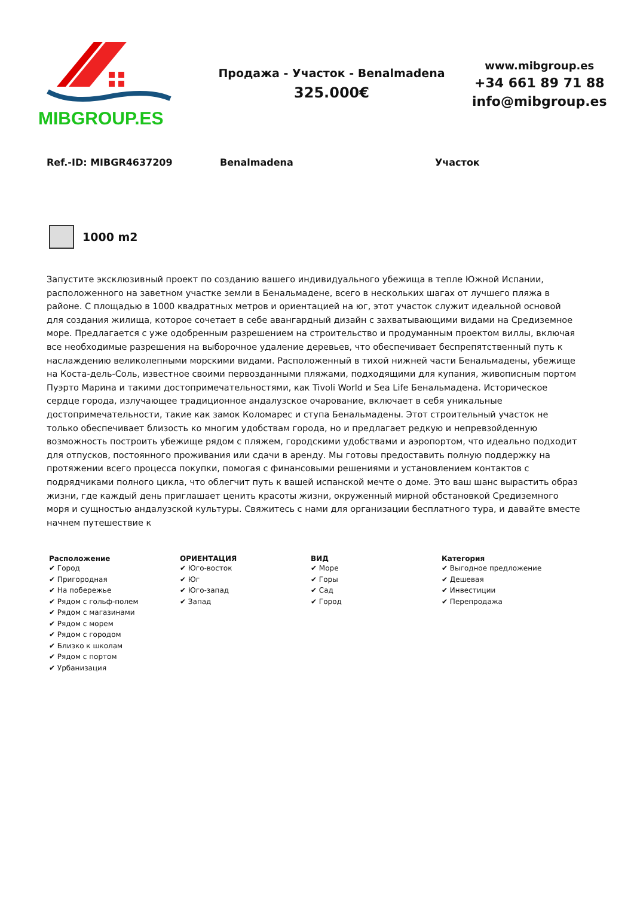MIBGROUP.ES
Продажа - Участок - Benalmadena
325.000€
www.mibgroup.es
+34 661 89 71 88
info@mibgroup.es
Ref.-ID: MIBGR4637209 Benalmadena Участок
1000 m2
Запустите эксклюзивный проект по созданию вашего индивидуального убежища в тепле Южной Испании, расположенного на заветном участке земли в Бенальмадене, всего в нескольких шагах от лучшего пляжа в районе. С площадью в 1000 квадратных метров и ориентацией на юг, этот участок служит идеальной основой для создания жилища, которое сочетает в себе авангардный дизайн с захватывающими видами на Средиземное море. Предлагается с уже одобренным разрешением на строительство и продуманным проектом виллы, включая все необходимые разрешения на выборочное удаление деревьев, что обеспечивает беспрепятственный путь к наслаждению великолепными морскими видами. Расположенный в тихой нижней части Бенальмадены, убежище на Коста-дель-Соль, известное своими первозданными пляжами, подходящими для купания, живописным портом Пуэрто Марина и такими достопримечательностями, как Tivoli World и Sea Life Бенальмадена. Историческое сердце города, излучающее традиционное андалузское очарование, включает в себя уникальные достопримечательности, такие как замок Коломарес и ступа Бенальмадены. Этот строительный участок не только обеспечивает близость ко многим удобствам города, но и предлагает редкую и непревзойденную возможность построить убежище рядом с пляжем, городскими удобствами и аэропортом, что идеально подходит для отпусков, постоянного проживания или сдачи в аренду. Мы готовы предоставить полную поддержку на протяжении всего процесса покупки, помогая с финансовыми решениями и установлением контактов с подрядчиками полного цикла, что облегчит путь к вашей испанской мечте о доме. Это ваш шанс вырастить образ жизни, где каждый день приглашает ценить красоты жизни, окруженный мирной обстановкой Средиземного моря и сущностью андалузской культуры. Свяжитесь с нами для организации бесплатного тура, и давайте вместе начнем путешествие к
Расположение
✔ Город
✔ Пригородная
✔ На побережье
✔ Рядом с гольф-полем
✔ Рядом с магазинами
✔ Рядом с морем
✔ Рядом с городом
✔ Близко к школам
✔ Рядом с портом
✔ Урбанизация
ОРИЕНТАЦИЯ
✔ Юго-восток
✔ Юг
✔ Юго-запад
✔ Запад
ВИД
✔ Море
✔ Горы
✔ Сад
✔ Город
Категория
✔ Выгодное предложение
✔ Дешевая
✔ Инвестиции
✔ Перепродажа